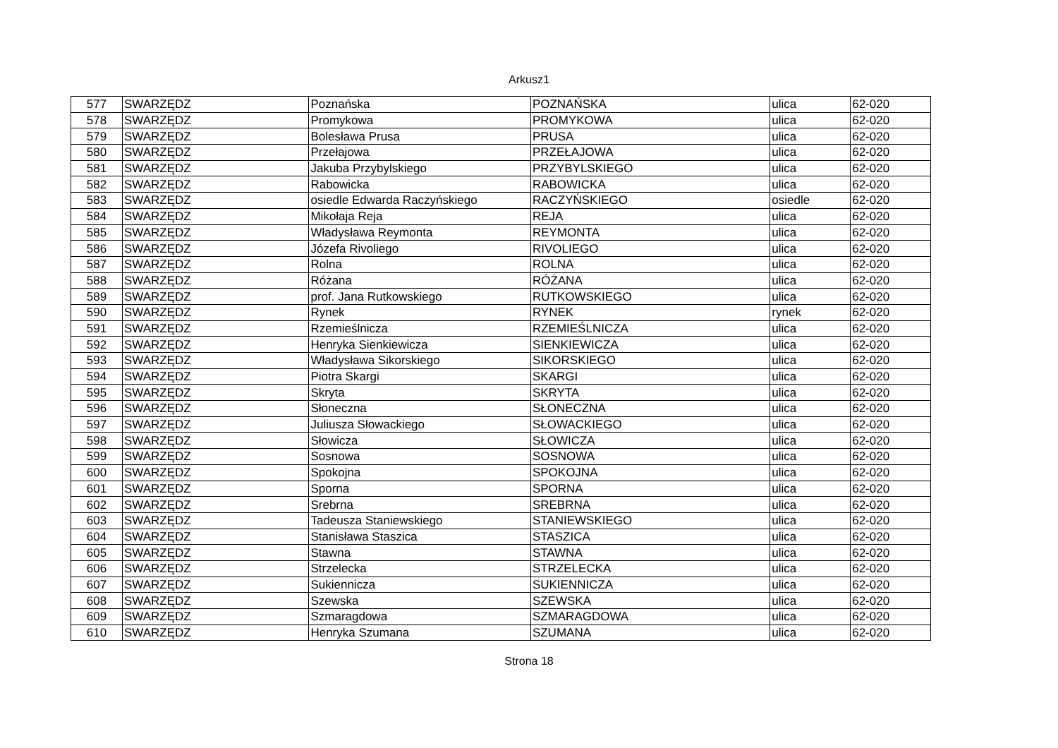Arkusz1
| 577 | SWARZĘDZ | Poznańska | POZNAŃSKA | ulica | 62-020 |
| 578 | SWARZĘDZ | Promykowa | PROMYKOWA | ulica | 62-020 |
| 579 | SWARZĘDZ | Bolesława Prusa | PRUSA | ulica | 62-020 |
| 580 | SWARZĘDZ | Przełajowa | PRZEŁAJOWA | ulica | 62-020 |
| 581 | SWARZĘDZ | Jakuba Przybylskiego | PRZYBYLSKIEGO | ulica | 62-020 |
| 582 | SWARZĘDZ | Rabowicka | RABOWICKA | ulica | 62-020 |
| 583 | SWARZĘDZ | osiedle Edwarda Raczyńskiego | RACZYŃSKIEGO | osiedle | 62-020 |
| 584 | SWARZĘDZ | Mikołaja Reja | REJA | ulica | 62-020 |
| 585 | SWARZĘDZ | Władysława Reymonta | REYMONTA | ulica | 62-020 |
| 586 | SWARZĘDZ | Józefa Rivoliego | RIVOLIEGO | ulica | 62-020 |
| 587 | SWARZĘDZ | Rolna | ROLNA | ulica | 62-020 |
| 588 | SWARZĘDZ | Różana | RÓŻANA | ulica | 62-020 |
| 589 | SWARZĘDZ | prof. Jana Rutkowskiego | RUTKOWSKIEGO | ulica | 62-020 |
| 590 | SWARZĘDZ | Rynek | RYNEK | rynek | 62-020 |
| 591 | SWARZĘDZ | Rzemieślnicza | RZEMIEŚLNICZA | ulica | 62-020 |
| 592 | SWARZĘDZ | Henryka Sienkiewicza | SIENKIEWICZA | ulica | 62-020 |
| 593 | SWARZĘDZ | Władysława Sikorskiego | SIKORSKIEGO | ulica | 62-020 |
| 594 | SWARZĘDZ | Piotra Skargi | SKARGI | ulica | 62-020 |
| 595 | SWARZĘDZ | Skryta | SKRYTA | ulica | 62-020 |
| 596 | SWARZĘDZ | Słoneczna | SŁONECZNA | ulica | 62-020 |
| 597 | SWARZĘDZ | Juliusza Słowackiego | SŁOWACKIEGO | ulica | 62-020 |
| 598 | SWARZĘDZ | Słowicza | SŁOWICZA | ulica | 62-020 |
| 599 | SWARZĘDZ | Sosnowa | SOSNOWA | ulica | 62-020 |
| 600 | SWARZĘDZ | Spokojna | SPOKOJNA | ulica | 62-020 |
| 601 | SWARZĘDZ | Sporna | SPORNA | ulica | 62-020 |
| 602 | SWARZĘDZ | Srebrna | SREBRNA | ulica | 62-020 |
| 603 | SWARZĘDZ | Tadeusza Staniewskiego | STANIEWSKIEGO | ulica | 62-020 |
| 604 | SWARZĘDZ | Stanisława Staszica | STASZICA | ulica | 62-020 |
| 605 | SWARZĘDZ | Stawna | STAWNA | ulica | 62-020 |
| 606 | SWARZĘDZ | Strzelecka | STRZELECKA | ulica | 62-020 |
| 607 | SWARZĘDZ | Sukiennicza | SUKIENNICZA | ulica | 62-020 |
| 608 | SWARZĘDZ | Szewska | SZEWSKA | ulica | 62-020 |
| 609 | SWARZĘDZ | Szmaragdowa | SZMARAGDOWA | ulica | 62-020 |
| 610 | SWARZĘDZ | Henryka Szumana | SZUMANA | ulica | 62-020 |
Strona 18